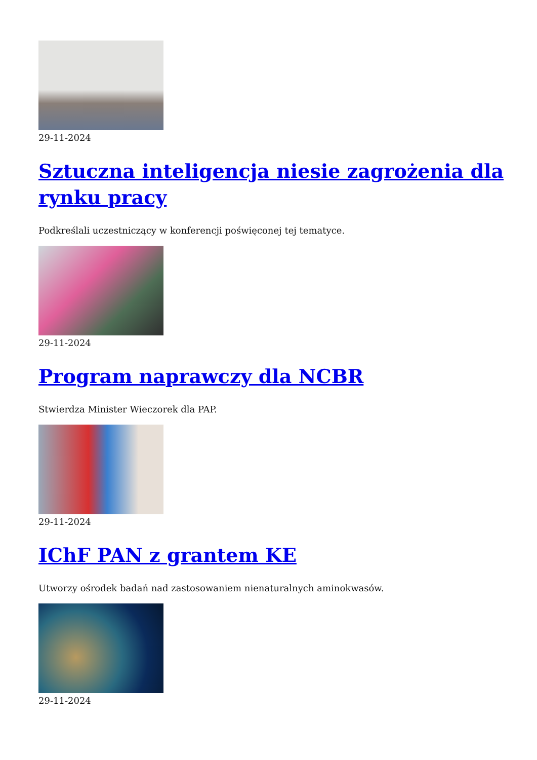29-11-2024
Sztuczna inteligencja niesie zagrożenia dla rynku pracy
Podkreślali uczestniczący w konferencji poświęconej tej tematyce.
29-11-2024
Program naprawczy dla NCBR
Stwierdza Minister Wieczorek dla PAP.
29-11-2024
IChF PAN z grantem KE
Utworzy ośrodek badań nad zastosowaniem nienaturalnych aminokwasów.
29-11-2024